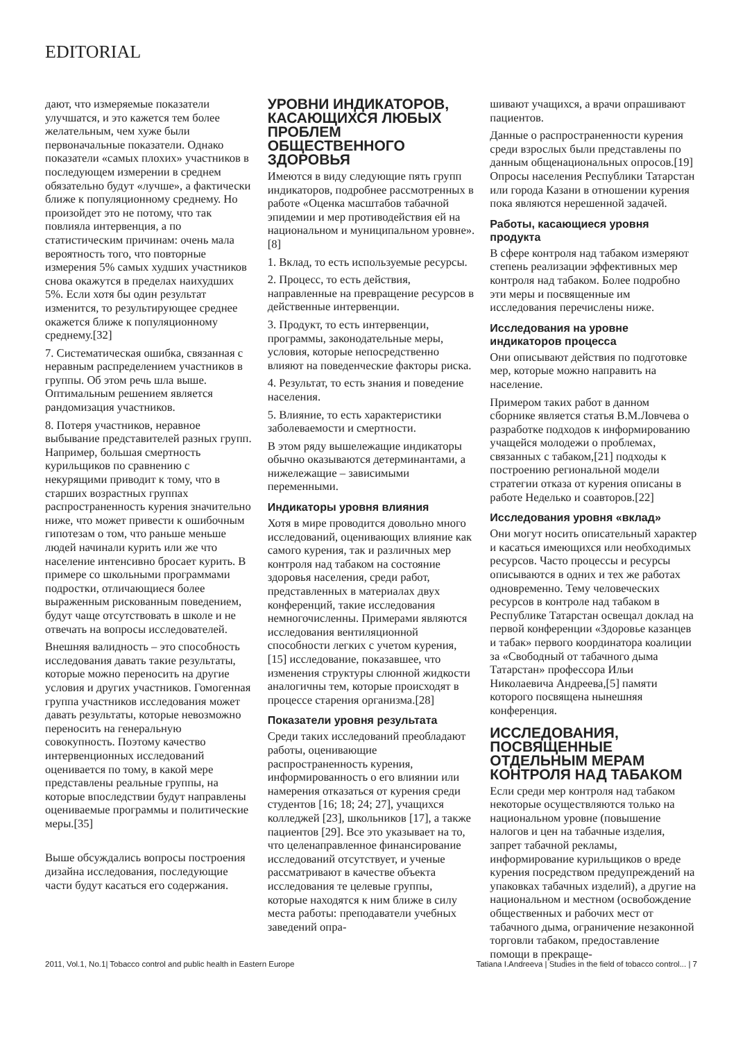EDITORIAL
дают, что измеряемые показатели улучшатся, и это кажется тем более желательным, чем хуже были первоначальные показатели. Однако показатели «самых плохих» участников в последующем измерении в среднем обязательно будут «лучше», а фактически ближе к популяционному среднему. Но произойдет это не потому, что так повлияла интервенция, а по статистическим причинам: очень мала вероятность того, что повторные измерения 5% самых худших участников снова окажутся в пределах наихудших 5%. Если хотя бы один результат изменится, то результирующее среднее окажется ближе к популяционному среднему.[32]
7. Систематическая ошибка, связанная с неравным распределением участников в группы. Об этом речь шла выше. Оптимальным решением является рандомизация участников.
8. Потеря участников, неравное выбывание представителей разных групп. Например, большая смертность курильщиков по сравнению с некурящими приводит к тому, что в старших возрастных группах распространенность курения значительно ниже, что может привести к ошибочным гипотезам о том, что раньше меньше людей начинали курить или же что население интенсивно бросает курить. В примере со школьными программами подростки, отличающиеся более выраженным рискованным поведением, будут чаще отсутствовать в школе и не отвечать на вопросы исследователей.
Внешняя валидность – это способность исследования давать такие результаты, которые можно переносить на другие условия и других участников. Гомогенная группа участников исследования может давать результаты, которые невозможно переносить на генеральную совокупность. Поэтому качество интервенционных исследований оценивается по тому, в какой мере представлены реальные группы, на которые впоследствии будут направлены оцениваемые программы и политические меры.[35]
Выше обсуждались вопросы построения дизайна исследования, последующие части будут касаться его содержания.
УРОВНИ ИНДИКАТОРОВ, КАСАЮЩИХСЯ ЛЮБЫХ ПРОБЛЕМ ОБЩЕСТВЕННОГО ЗДОРОВЬЯ
Имеются в виду следующие пять групп индикаторов, подробнее рассмотренных в работе «Оценка масштабов табачной эпидемии и мер противодействия ей на национальном и муниципальном уровне».[8]
1. Вклад, то есть используемые ресурсы.
2. Процесс, то есть действия, направленные на превращение ресурсов в действенные интервенции.
3. Продукт, то есть интервенции, программы, законодательные меры, условия, которые непосредственно влияют на поведенческие факторы риска.
4. Результат, то есть знания и поведение населения.
5. Влияние, то есть характеристики заболеваемости и смертности.
В этом ряду вышележащие индикаторы обычно оказываются детерминантами, а нижележащие – зависимыми переменными.
Индикаторы уровня влияния
Хотя в мире проводится довольно много исследований, оценивающих влияние как самого курения, так и различных мер контроля над табаком на состояние здоровья населения, среди работ, представленных в материалах двух конференций, такие исследования немногочисленны. Примерами являются исследования вентиляционной способности легких с учетом курения,[15] исследование, показавшее, что изменения структуры слюнной жидкости аналогичны тем, которые происходят в процессе старения организма.[28]
Показатели уровня результата
Среди таких исследований преобладают работы, оценивающие распространенность курения, информированность о его влиянии или намерения отказаться от курения среди студентов [16; 18; 24; 27], учащихся колледжей [23], школьников [17], а также пациентов [29]. Все это указывает на то, что целенаправленное финансирование исследований отсутствует, и ученые рассматривают в качестве объекта исследования те целевые группы, которые находятся к ним ближе в силу места работы: преподаватели учебных заведений опра-
шивают учащихся, а врачи опрашивают пациентов.
Данные о распространенности курения среди взрослых были представлены по данным общенациональных опросов.[19] Опросы населения Республики Татарстан или города Казани в отношении курения пока являются нерешенной задачей.
Работы, касающиеся уровня продукта
В сфере контроля над табаком измеряют степень реализации эффективных мер контроля над табаком. Более подробно эти меры и посвященные им исследования перечислены ниже.
Исследования на уровне индикаторов процесса
Они описывают действия по подготовке мер, которые можно направить на население.
Примером таких работ в данном сборнике является статья В.М.Ловчева о разработке подходов к информированию учащейся молодежи о проблемах, связанных с табаком,[21] подходы к построению региональной модели стратегии отказа от курения описаны в работе Неделько и соавторов.[22]
Исследования уровня «вклад»
Они могут носить описательный характер и касаться имеющихся или необходимых ресурсов. Часто процессы и ресурсы описываются в одних и тех же работах одновременно. Тему человеческих ресурсов в контроле над табаком в Республике Татарстан освещал доклад на первой конференции «Здоровье казанцев и табак» первого координатора коалиции за «Свободный от табачного дыма Татарстан» профессора Ильи Николаевича Андреева,[5] памяти которого посвящена нынешняя конференция.
ИССЛЕДОВАНИЯ, ПОСВЯЩЕННЫЕ ОТДЕЛЬНЫМ МЕРАМ КОНТРОЛЯ НАД ТАБАКОМ
Если среди мер контроля над табаком некоторые осуществляются только на национальном уровне (повышение налогов и цен на табачные изделия, запрет табачной рекламы, информирование курильщиков о вреде курения посредством предупреждений на упаковках табачных изделий), а другие на национальном и местном (освобождение общественных и рабочих мест от табачного дыма, ограничение незаконной торговли табаком, предоставление помощи в прекраще-
2011, Vol.1, No.1| Tobacco control and public health in Eastern Europe Tatiana I.Andreeva | Studies in the field of tobacco control... | 7